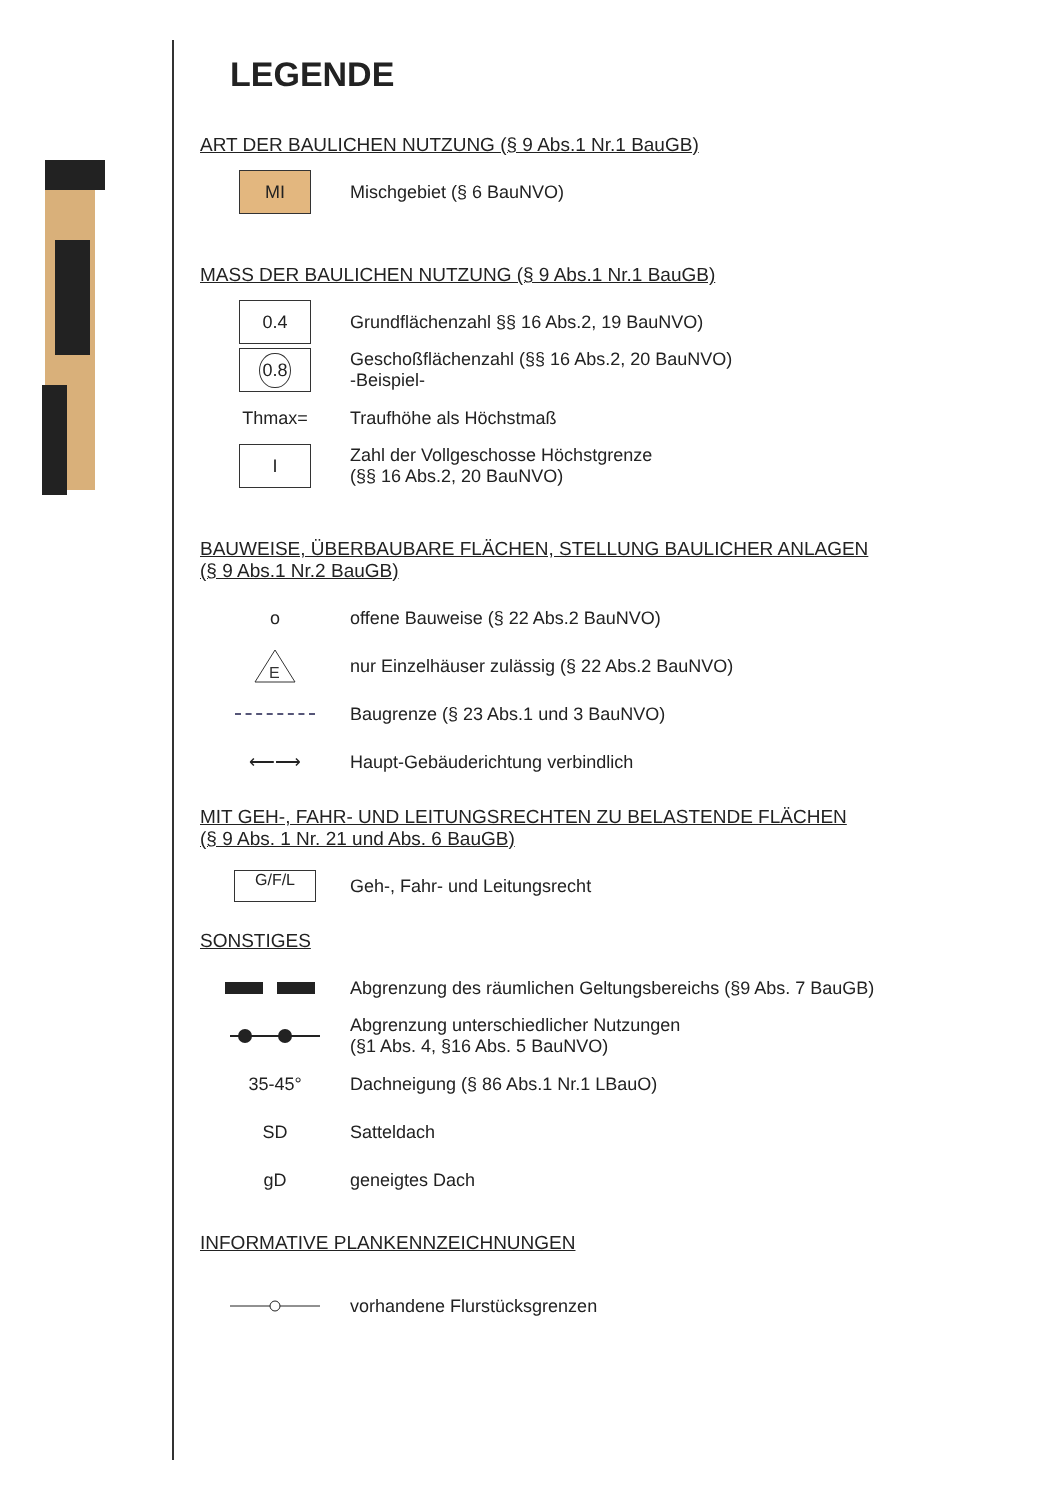LEGENDE
ART DER BAULICHEN NUTZUNG (§ 9 Abs.1 Nr.1 BauGB)
MI
Mischgebiet (§ 6 BauNVO)
MASS DER BAULICHEN NUTZUNG (§ 9 Abs.1 Nr.1 BauGB)
0.4
Grundflächenzahl §§ 16 Abs.2, 19 BauNVO)
0.8
Geschoßflächenzahl (§§ 16 Abs.2, 20 BauNVO)
-Beispiel-
Thmax= Traufhöhe als Höchstmaß
I
Zahl der Vollgeschosse Höchstgrenze
(§§ 16 Abs.2, 20 BauNVO)
BAUWEISE, ÜBERBAUBARE FLÄCHEN, STELLUNG BAULICHER ANLAGEN
(§ 9 Abs.1 Nr.2 BauGB)
o
offene Bauweise (§ 22 Abs.2 BauNVO)
E
nur Einzelhäuser zulässig (§ 22 Abs.2 BauNVO)
Baugrenze (§ 23 Abs.1 und 3 BauNVO)
⟵⟶
Haupt-Gebäuderichtung verbindlich
MIT GEH-, FAHR- UND LEITUNGSRECHTEN ZU BELASTENDE FLÄCHEN
(§ 9 Abs. 1 Nr. 21 und Abs. 6 BauGB)
G/F/L
Geh-, Fahr- und Leitungsrecht
SONSTIGES
Abgrenzung des räumlichen Geltungsbereichs (§9 Abs. 7 BauGB)
Abgrenzung unterschiedlicher Nutzungen
(§1 Abs. 4, §16 Abs. 5 BauNVO)
35-45°
Dachneigung (§ 86 Abs.1 Nr.1 LBauO)
SD Satteldach
gD geneigtes Dach
INFORMATIVE PLANKENNZEICHNUNGEN
vorhandene Flurstücksgrenzen